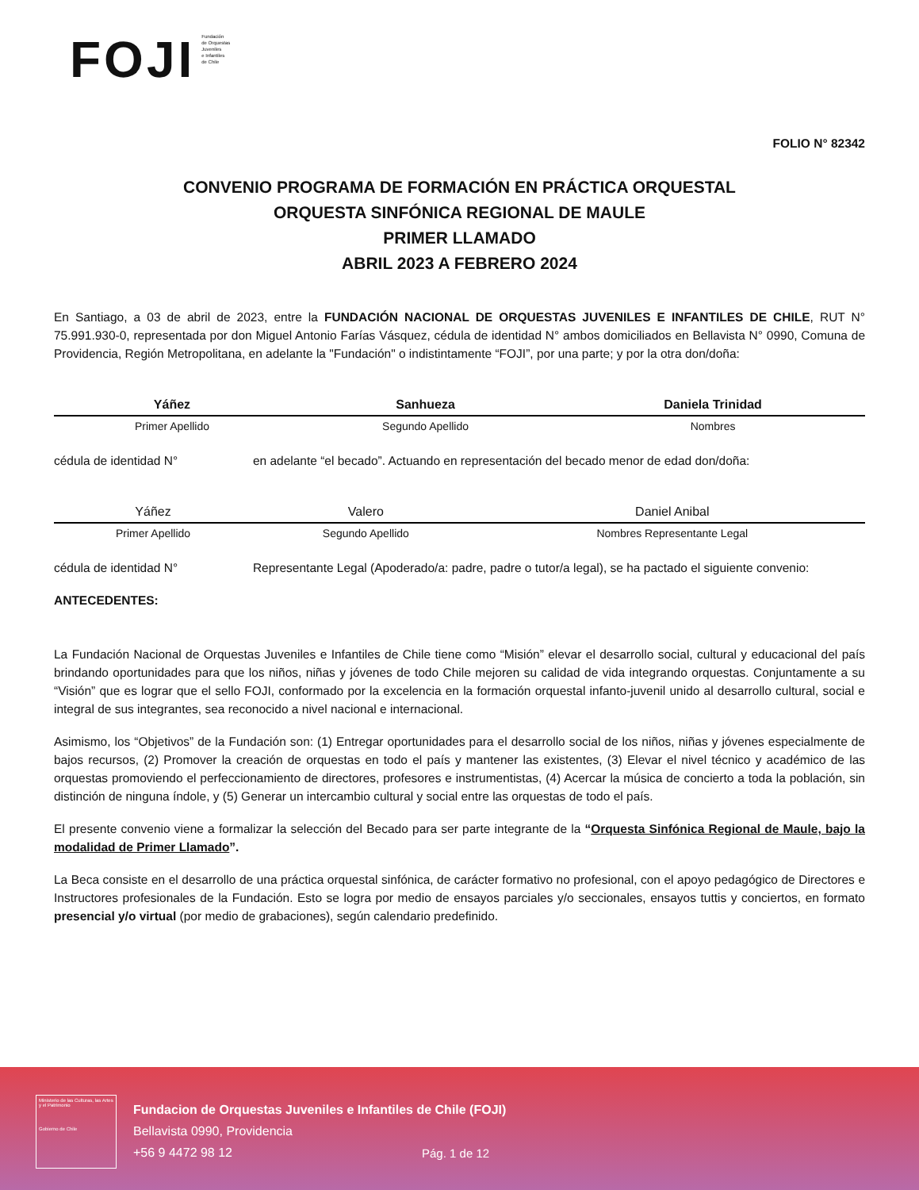FOJI Fundación
de Orquestas
Juveniles
e Infantiles
de Chile
FOLIO N° 82342
CONVENIO PROGRAMA DE FORMACIÓN EN PRÁCTICA ORQUESTAL
ORQUESTA SINFÓNICA REGIONAL DE MAULE
PRIMER LLAMADO
ABRIL 2023 A FEBRERO 2024
En Santiago, a 03 de abril de 2023, entre la FUNDACIÓN NACIONAL DE ORQUESTAS JUVENILES E INFANTILES DE CHILE, RUT N° 75.991.930-0, representada por don Miguel Antonio Farías Vásquez, cédula de identidad N° ambos domiciliados en Bellavista N° 0990, Comuna de Providencia, Región Metropolitana, en adelante la "Fundación" o indistintamente “FOJI”, por una parte; y por la otra don/doña:
| Yáñez | Sanhueza | Daniela Trinidad |
| Primer Apellido | Segundo Apellido | Nombres |
cédula de identidad N° en adelante “el becado”. Actuando en representación del becado menor de edad don/doña:
| Yáñez | Valero | Daniel Anibal |
| Primer Apellido | Segundo Apellido | Nombres Representante Legal |
cédula de identidad N° Representante Legal (Apoderado/a: padre, padre o tutor/a legal), se ha pactado el siguiente convenio:
ANTECEDENTES:
La Fundación Nacional de Orquestas Juveniles e Infantiles de Chile tiene como “Misión” elevar el desarrollo social, cultural y educacional del país brindando oportunidades para que los niños, niñas y jóvenes de todo Chile mejoren su calidad de vida integrando orquestas. Conjuntamente a su “Visión” que es lograr que el sello FOJI, conformado por la excelencia en la formación orquestal infanto-juvenil unido al desarrollo cultural, social e integral de sus integrantes, sea reconocido a nivel nacional e internacional.
Asimismo, los “Objetivos” de la Fundación son: (1) Entregar oportunidades para el desarrollo social de los niños, niñas y jóvenes especialmente de bajos recursos, (2) Promover la creación de orquestas en todo el país y mantener las existentes, (3) Elevar el nivel técnico y académico de las orquestas promoviendo el perfeccionamiento de directores, profesores e instrumentistas, (4) Acercar la música de concierto a toda la población, sin distinción de ninguna índole, y (5) Generar un intercambio cultural y social entre las orquestas de todo el país.
El presente convenio viene a formalizar la selección del Becado para ser parte integrante de la “Orquesta Sinfónica Regional de Maule, bajo la modalidad de Primer Llamado”.
La Beca consiste en el desarrollo de una práctica orquestal sinfónica, de carácter formativo no profesional, con el apoyo pedagógico de Directores e Instructores profesionales de la Fundación. Esto se logra por medio de ensayos parciales y/o seccionales, ensayos tuttis y conciertos, en formato presencial y/o virtual (por medio de grabaciones), según calendario predefinido.
Ministerio de las Culturas, las Artes y el Patrimonio
Gobierno de Chile
Fundacion de Orquestas Juveniles e Infantiles de Chile (FOJI)
Bellavista 0990, Providencia
+56 9 4472 98 12
Pág. 1 de 12